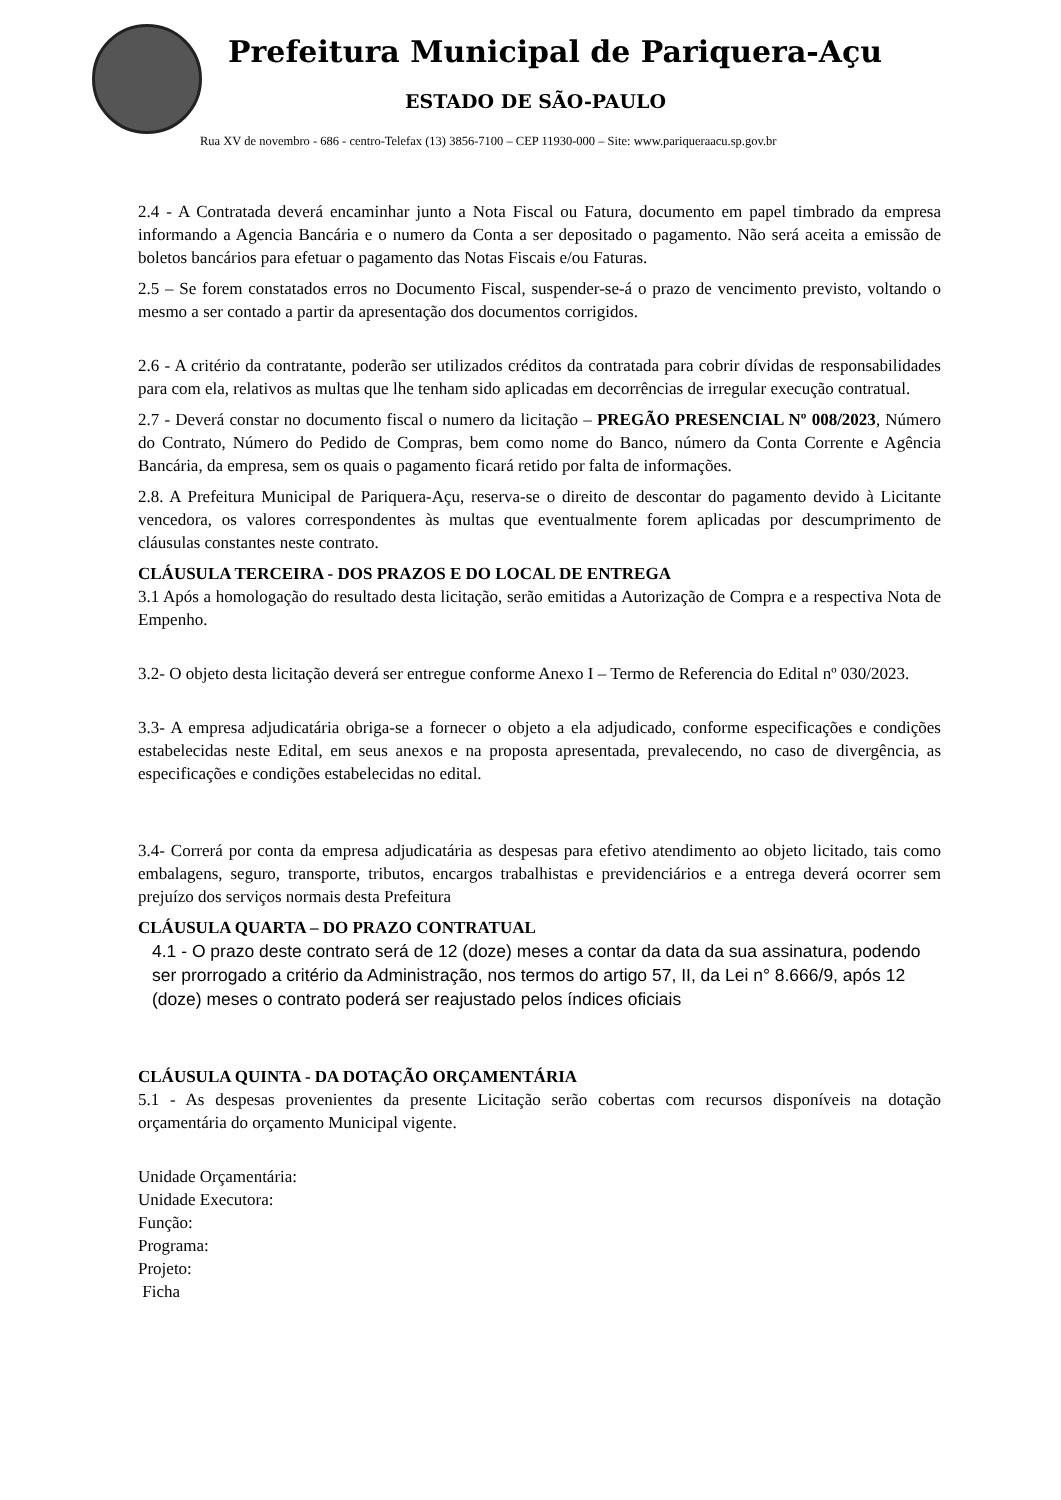Prefeitura Municipal de Pariquera-Açu
ESTADO DE SÃO-PAULO
Rua XV de novembro - 686 - centro-Telefax (13) 3856-7100 – CEP 11930-000 – Site: www.pariqueraacu.sp.gov.br
2.4 - A Contratada deverá encaminhar junto a Nota Fiscal ou Fatura, documento em papel timbrado da empresa informando a Agencia Bancária e o numero da Conta a ser depositado o pagamento. Não será aceita a emissão de boletos bancários para efetuar o pagamento das Notas Fiscais e/ou Faturas.
2.5 – Se forem constatados erros no Documento Fiscal, suspender-se-á o prazo de vencimento previsto, voltando o mesmo a ser contado a partir da apresentação dos documentos corrigidos.
2.6 - A critério da contratante, poderão ser utilizados créditos da contratada para cobrir dívidas de responsabilidades para com ela, relativos as multas que lhe tenham sido aplicadas em decorrências de irregular execução contratual.
2.7 - Deverá constar no documento fiscal o numero da licitação – PREGÃO PRESENCIAL Nº 008/2023, Número do Contrato, Número do Pedido de Compras, bem como nome do Banco, número da Conta Corrente e Agência Bancária, da empresa, sem os quais o pagamento ficará retido por falta de informações.
2.8. A Prefeitura Municipal de Pariquera-Açu, reserva-se o direito de descontar do pagamento devido à Licitante vencedora, os valores correspondentes às multas que eventualmente forem aplicadas por descumprimento de cláusulas constantes neste contrato.
CLÁUSULA TERCEIRA - DOS PRAZOS E DO LOCAL DE ENTREGA
3.1 Após a homologação do resultado desta licitação, serão emitidas a Autorização de Compra e a respectiva Nota de Empenho.
3.2- O objeto desta licitação deverá ser entregue conforme Anexo I – Termo de Referencia do Edital nº 030/2023.
3.3- A empresa adjudicatária obriga-se a fornecer o objeto a ela adjudicado, conforme especificações e condições estabelecidas neste Edital, em seus anexos e na proposta apresentada, prevalecendo, no caso de divergência, as especificações e condições estabelecidas no edital.
3.4- Correrá por conta da empresa adjudicatária as despesas para efetivo atendimento ao objeto licitado, tais como embalagens, seguro, transporte, tributos, encargos trabalhistas e previdenciários e a entrega deverá ocorrer sem prejuízo dos serviços normais desta Prefeitura
CLÁUSULA QUARTA – DO PRAZO CONTRATUAL
4.1 - O prazo deste contrato será de 12 (doze) meses a contar da data da sua assinatura, podendo ser prorrogado a critério da Administração, nos termos do artigo 57, II, da Lei n° 8.666/9, após 12 (doze) meses o contrato poderá ser reajustado pelos índices oficiais
CLÁUSULA QUINTA - DA DOTAÇÃO ORÇAMENTÁRIA
5.1 - As despesas provenientes da presente Licitação serão cobertas com recursos disponíveis na dotação orçamentária do orçamento Municipal vigente.
Unidade Orçamentária:
Unidade Executora:
Função:
Programa:
Projeto:
Ficha